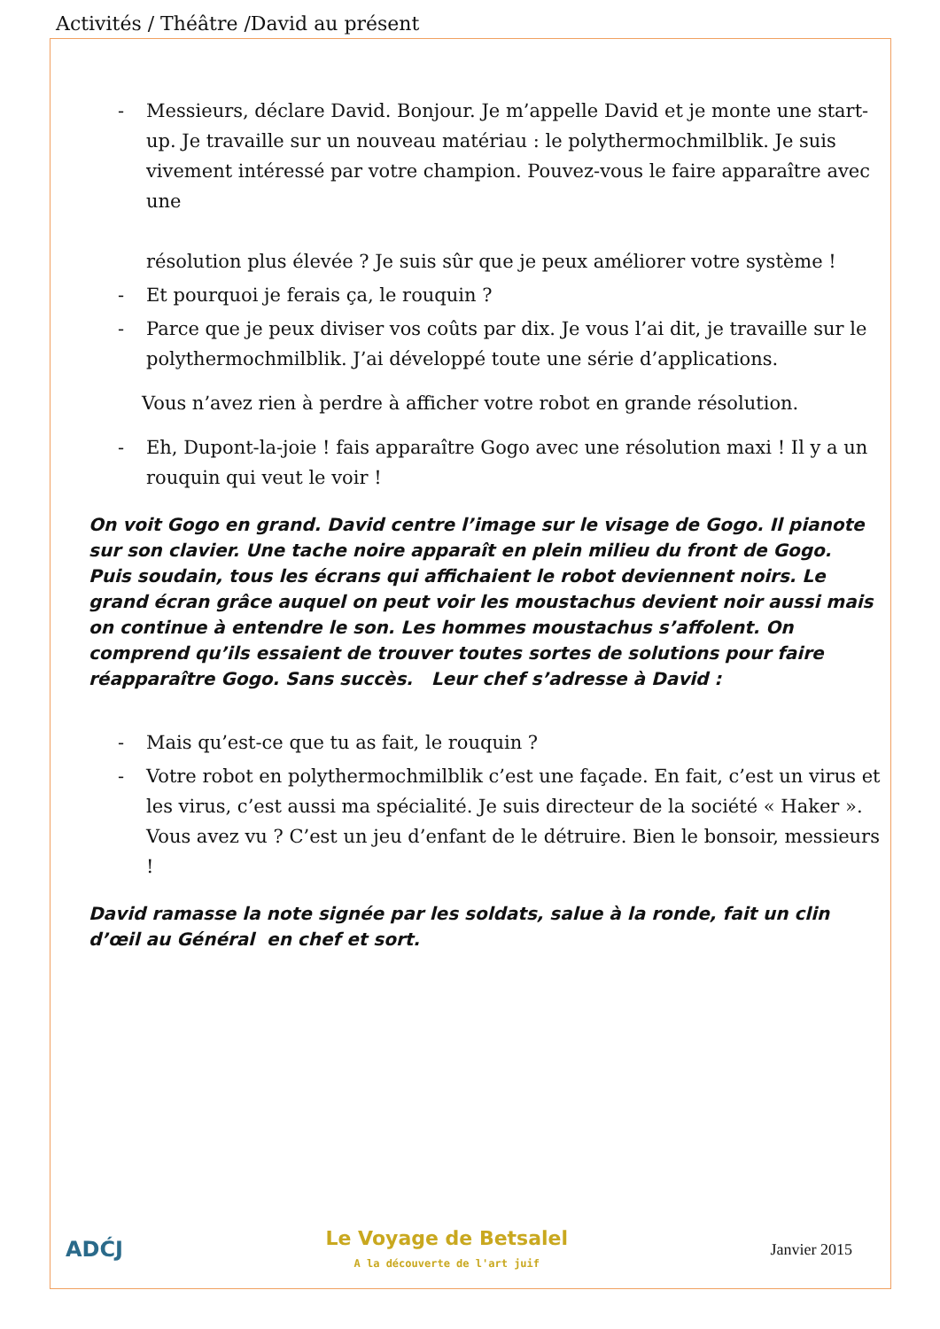Activités / Théâtre /David au présent
- Messieurs, déclare David. Bonjour. Je m’appelle David et je monte une start-up. Je travaille sur un nouveau matériau : le polythermochmilblik. Je suis vivement intéressé par votre champion. Pouvez-vous le faire apparaître avec une
résolution plus élevée ? Je suis sûr que je peux améliorer votre système !
- Et pourquoi je ferais ça, le rouquin ?
- Parce que je peux diviser vos coûts par dix. Je vous l’ai dit, je travaille sur le polythermochmilblik. J’ai développé toute une série d’applications.
Vous n’avez rien à perdre à afficher votre robot en grande résolution.
- Eh, Dupont-la-joie ! fais apparaître Gogo avec une résolution maxi ! Il y a un rouquin qui veut le voir !
On voit Gogo en grand. David centre l’image sur le visage de Gogo. Il pianote sur son clavier. Une tache noire apparaît en plein milieu du front de Gogo.
Puis soudain, tous les écrans qui affichaient le robot deviennent noirs. Le grand écran grâce auquel on peut voir les moustachus devient noir aussi mais on continue à entendre le son. Les hommes moustachus s’affolent. On comprend qu’ils essaient de trouver toutes sortes de solutions pour faire réapparaître Gogo. Sans succès. Leur chef s’adresse à David :
- Mais qu’est-ce que tu as fait, le rouquin ?
- Votre robot en polythermochmilblik c’est une façade. En fait, c’est un virus et les virus, c’est aussi ma spécialité. Je suis directeur de la société « Haker ». Vous avez vu ? C’est un jeu d’enfant de le détruire. Bien le bonsoir, messieurs !
David ramasse la note signée par les soldats, salue à la ronde, fait un clin d’œil au Général en chef et sort.
ADĆJ
Le Voyage de Betsalel
A la découverte de l'art juif
Janvier 2015